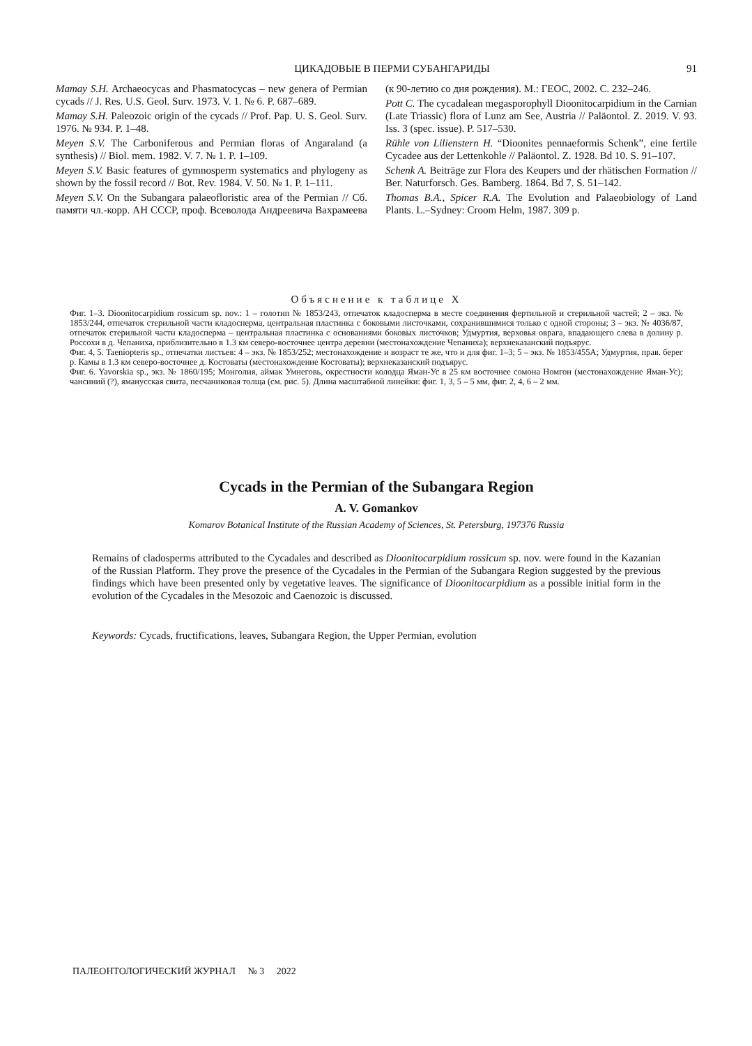ЦИКАДОВЫЕ В ПЕРМИ СУБАНГАРИДЫ 91
Mamay S.H. Archaeocycas and Phasmatocycas – new genera of Permian cycads // J. Res. U.S. Geol. Surv. 1973. V. 1. № 6. P. 687–689.
Mamay S.H. Paleozoic origin of the cycads // Prof. Pap. U. S. Geol. Surv. 1976. № 934. P. 1–48.
Meyen S.V. The Carboniferous and Permian floras of Angaraland (a synthesis) // Biol. mem. 1982. V. 7. № 1. P. 1–109.
Meyen S.V. Basic features of gymnosperm systematics and phylogeny as shown by the fossil record // Bot. Rev. 1984. V. 50. № 1. P. 1–111.
Meyen S.V. On the Subangara palaeofloristic area of the Permian // Сб. памяти чл.-корр. АН СССР, проф. Всеволода Андреевича Вахрамеева (к 90-летию со дня рождения). М.: ГЕОС, 2002. С. 232–246.
Pott C. The cycadalean megasporophyll Dioonitocarpidium in the Carnian (Late Triassic) flora of Lunz am See, Austria // Paläontol. Z. 2019. V. 93. Iss. 3 (spec. issue). P. 517–530.
Rühle von Lilienstern H. “Dioonites pennaeformis Schenk”, eine fertile Cycadee aus der Lettenkohle // Paläontol. Z. 1928. Bd 10. S. 91–107.
Schenk A. Beiträge zur Flora des Keupers und der rhätischen Formation // Ber. Naturforsch. Ges. Bamberg. 1864. Bd 7. S. 51–142.
Thomas B.A., Spicer R.A. The Evolution and Palaeobiology of Land Plants. L.–Sydney: Croom Helm, 1987. 309 p.
Объяснение к таблице X
Фиг. 1–3. Dioonitocarpidium rossicum sp. nov.: 1 – голотип № 1853/243, отпечаток кладосперма в месте соединения фертильной и стерильной частей; 2 – экз. № 1853/244, отпечаток стерильной части кладосперма, центральная пластинка с боковыми листочками, сохранившимися только с одной стороны; 3 – экз. № 4036/87, отпечаток стерильной части кладосперма – центральная пластинка с основаниями боковых листочков; Удмуртия, верховья оврага, впадающего слева в долину р. Россохи в д. Чепаниха, приблизительно в 1.3 км северо-восточнее центра деревни (местонахождение Чепаниха); верхнеказанский подъярус.
Фиг. 4, 5. Taeniopteris sp., отпечатки листьев: 4 – экз. № 1853/252; местонахождение и возраст те же, что и для фиг. 1–3; 5 – экз. № 1853/455А; Удмуртия, прав. берег р. Камы в 1.3 км северо-восточнее д. Костоваты (местонахождение Костоваты); верхнеказанский подъярус.
Фиг. 6. Yavorskia sp., экз. № 1860/195; Монголия, аймак Умнеговь, окрестности колодца Яман-Ус в 25 км восточнее сомона Номгон (местонахождение Яман-Ус); чансиний (?), ямануcская свита, песчаниковая толща (см. рис. 5). Длина масштабной линейки: фиг. 1, 3, 5 – 5 мм, фиг. 2, 4, 6 – 2 мм.
Cycads in the Permian of the Subangara Region
A. V. Gomankov
Komarov Botanical Institute of the Russian Academy of Sciences, St. Petersburg, 197376 Russia
Remains of cladosperms attributed to the Cycadales and described as Dioonitocarpidium rossicum sp. nov. were found in the Kazanian of the Russian Platform. They prove the presence of the Cycadales in the Permian of the Subangara Region suggested by the previous findings which have been presented only by vegetative leaves. The significance of Dioonitocarpidium as a possible initial form in the evolution of the Cycadales in the Mesozoic and Caenozoic is discussed.
Keywords: Cycads, fructifications, leaves, Subangara Region, the Upper Permian, evolution
ПАЛЕОНТОЛОГИЧЕСКИЙ ЖУРНАЛ № 3 2022